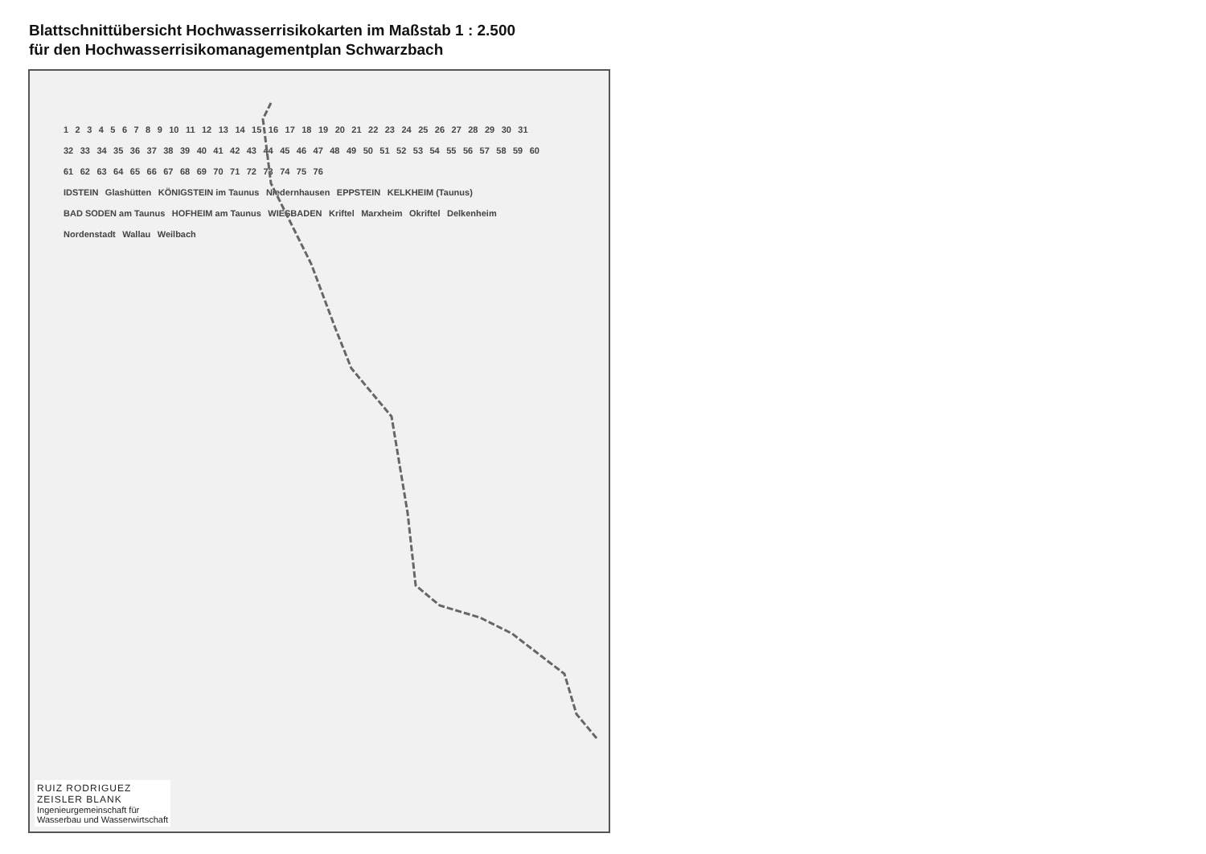Blattschnittübersicht Hochwasserrisikokarten im Maßstab 1 : 2.500
für den Hochwasserrisikomanagementplan Schwarzbach
1 2 3 4 5 6 7 8 9 10 11 12 13 14 15 16 17 18 19 20 21 22 23 24 25 26 27 28 29 30 31 32 33 34 35 36 37 38 39 40 41 42 43 44 45 46 47 48 49 50 51 52 53 54 55 56 57 58 59 60 61 62 63 64 65 66 67 68 69 70 71 72 73 74 75 76
IDSTEIN Glashütten KÖNIGSTEIN im Taunus Niedernhausen EPPSTEIN KELKHEIM (Taunus) BAD SODEN am Taunus HOFHEIM am Taunus WIESBADEN Kriftel Marxheim Okriftel Delkenheim Nordenstadt Wallau Weilbach
RUIZ RODRIGUEZ
ZEISLER BLANK
Ingenieurgemeinschaft für
Wasserbau und Wasserwirtschaft